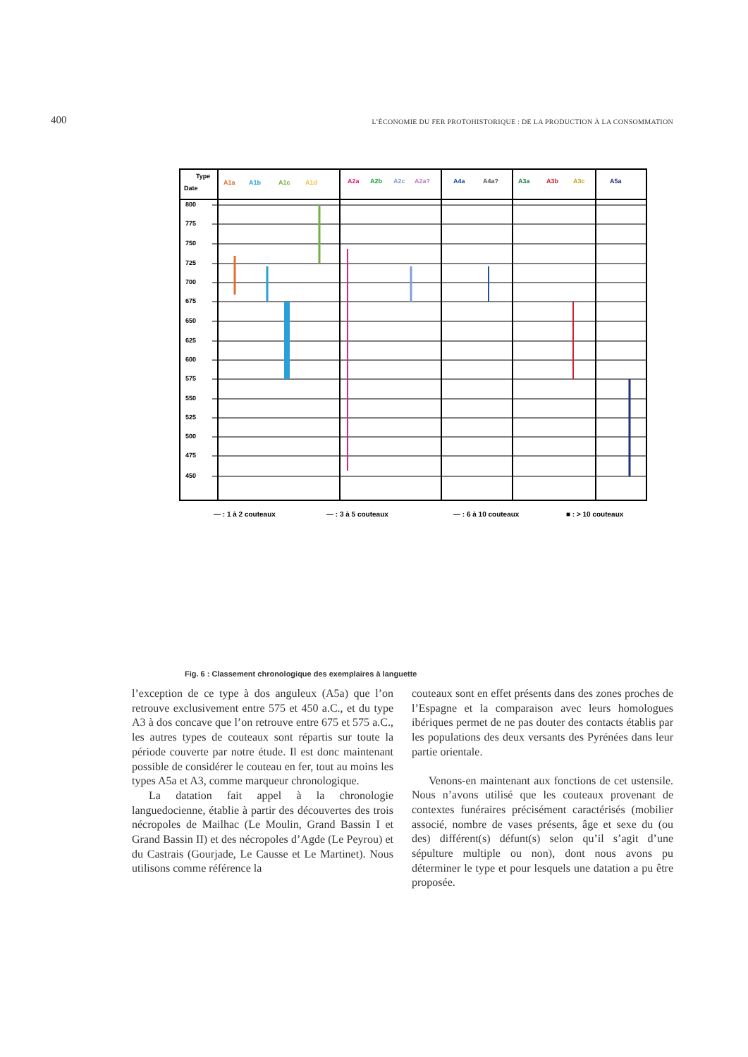400 L’ÉCONOMIE DU FER PROTOHISTORIQUE : DE LA PRODUCTION À LA CONSOMMATION
800
775
750
725
700
675
650
625
600
575
550
525
500
475
450
Date
Type
A1a
A1b
A1c
A1d
A2a
A2b
A2c
A2a?
A4a
A4a?
A3a
A3b
A3c
A5a
— : 1 à 2 couteaux
— : 3 à 5 couteaux
— : 6 à 10 couteaux
■ : > 10 couteaux
Fig. 6 : Classement chronologique des exemplaires à languette
l’exception de ce type à dos anguleux (A5a) que l’on retrouve exclusivement entre 575 et 450 a.C., et du type A3 à dos concave que l’on retrouve entre 675 et 575 a.C., les autres types de couteaux sont répartis sur toute la période couverte par notre étude. Il est donc maintenant possible de considérer le couteau en fer, tout au moins les types A5a et A3, comme marqueur chronologique.
La datation fait appel à la chronologie languedocienne, établie à partir des découvertes des trois nécropoles de Mailhac (Le Moulin, Grand Bassin I et Grand Bassin II) et des nécropoles d’Agde (Le Peyrou) et du Castrais (Gourjade, Le Causse et Le Martinet). Nous utilisons comme référence la
couteaux sont en effet présents dans des zones proches de l’Espagne et la comparaison avec leurs homologues ibériques permet de ne pas douter des contacts établis par les populations des deux versants des Pyrénées dans leur partie orientale.
Venons-en maintenant aux fonctions de cet ustensile. Nous n’avons utilisé que les couteaux provenant de contextes funéraires précisément caractérisés (mobilier associé, nombre de vases présents, âge et sexe du (ou des) différent(s) défunt(s) selon qu’il s’agit d’une sépulture multiple ou non), dont nous avons pu déterminer le type et pour lesquels une datation a pu être proposée.